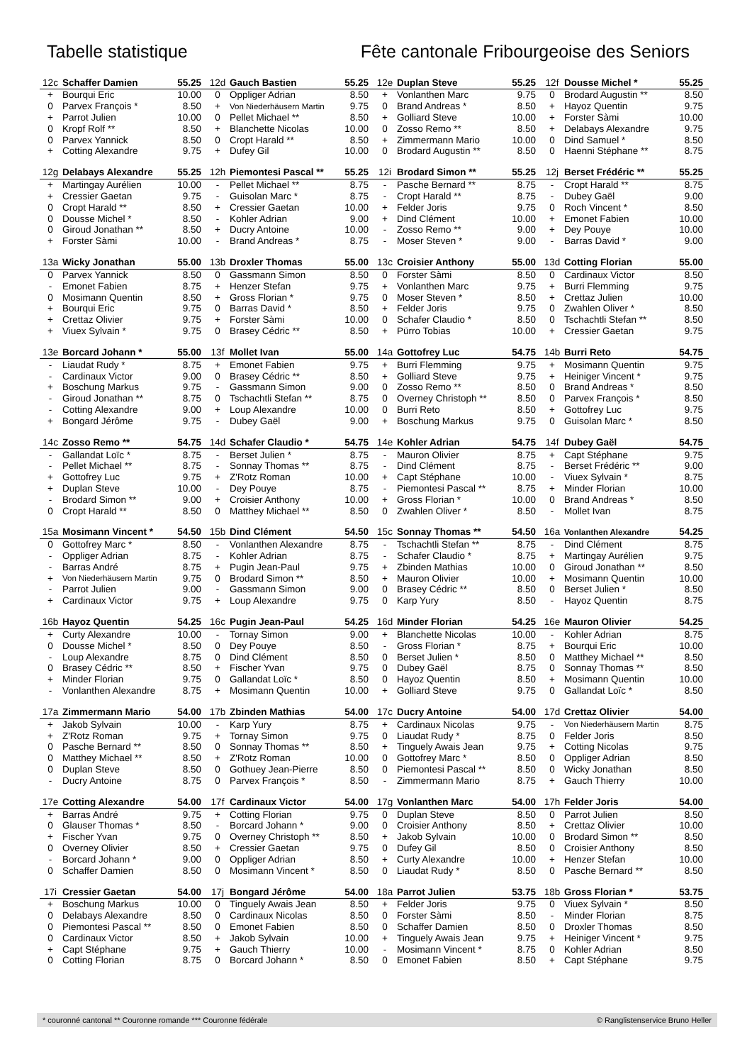Tabelle statistique Fête cantonale Fribourgeoise des Seniors
| 12c | Schaffer Damien | 55.25 | 12d | Gauch Bastien | 55.25 | 12e | Duplan Steve | 55.25 | 12f | Dousse Michel * | 55.25 |
| + | Bourqui Eric | 10.00 | 0 | Oppliger Adrian | 8.50 | + | Vonlanthen Marc | 9.75 | 0 | Brodard Augustin ** | 8.50 |
| 0 | Parvex François * | 8.50 | + | Von Niederhäusern Martin | 9.75 | 0 | Brand Andreas * | 8.50 | + | Hayoz Quentin | 9.75 |
| + | Parrot Julien | 10.00 | 0 | Pellet Michael ** | 8.50 | + | Golliard Steve | 10.00 | + | Forster Sàmi | 10.00 |
| 0 | Kropf Rolf ** | 8.50 | + | Blanchette Nicolas | 10.00 | 0 | Zosso Remo ** | 8.50 | + | Delabays Alexandre | 9.75 |
| 0 | Parvex Yannick | 8.50 | 0 | Cropt Harald ** | 8.50 | + | Zimmermann Mario | 10.00 | 0 | Dind Samuel * | 8.50 |
| + | Cotting Alexandre | 9.75 | + | Dufey Gil | 10.00 | 0 | Brodard Augustin ** | 8.50 | 0 | Haenni Stéphane ** | 8.75 |
| 12g | Delabays Alexandre | 55.25 | 12h | Piemontesi Pascal ** | 55.25 | 12i | Brodard Simon ** | 55.25 | 12j | Berset Frédéric ** | 55.25 |
| + | Martingay Aurélien | 10.00 | - | Pellet Michael ** | 8.75 | - | Pasche Bernard ** | 8.75 | - | Cropt Harald ** | 8.75 |
| + | Cressier Gaetan | 9.75 | - | Guisolan Marc * | 8.75 | - | Cropt Harald ** | 8.75 | - | Dubey Gaël | 9.00 |
| 0 | Cropt Harald ** | 8.50 | + | Cressier Gaetan | 10.00 | + | Felder Joris | 9.75 | 0 | Roch Vincent * | 8.50 |
| 0 | Dousse Michel * | 8.50 | - | Kohler Adrian | 9.00 | + | Dind Clément | 10.00 | + | Emonet Fabien | 10.00 |
| 0 | Giroud Jonathan ** | 8.50 | + | Ducry Antoine | 10.00 | - | Zosso Remo ** | 9.00 | + | Dey Pouye | 10.00 |
| + | Forster Sàmi | 10.00 | - | Brand Andreas * | 8.75 | - | Moser Steven * | 9.00 | - | Barras David * | 9.00 |
| 13a | Wicky Jonathan | 55.00 | 13b | Droxler Thomas | 55.00 | 13c | Croisier Anthony | 55.00 | 13d | Cotting Florian | 55.00 |
| 0 | Parvex Yannick | 8.50 | 0 | Gassmann Simon | 8.50 | 0 | Forster Sàmi | 8.50 | 0 | Cardinaux Victor | 8.50 |
| - | Emonet Fabien | 8.75 | + | Henzer Stefan | 9.75 | + | Vonlanthen Marc | 9.75 | + | Burri Flemming | 9.75 |
| 0 | Mosimann Quentin | 8.50 | + | Gross Florian * | 9.75 | 0 | Moser Steven * | 8.50 | + | Crettaz Julien | 10.00 |
| + | Bourqui Eric | 9.75 | 0 | Barras David * | 8.50 | + | Felder Joris | 9.75 | 0 | Zwahlen Oliver * | 8.50 |
| + | Crettaz Olivier | 9.75 | + | Forster Sàmi | 10.00 | 0 | Schafer Claudio * | 8.50 | 0 | Tschachtli Stefan ** | 8.50 |
| + | Viuex Sylvain * | 9.75 | 0 | Brasey Cédric ** | 8.50 | + | Pürro Tobias | 10.00 | + | Cressier Gaetan | 9.75 |
| 13e | Borcard Johann * | 55.00 | 13f | Mollet Ivan | 55.00 | 14a | Gottofrey Luc | 54.75 | 14b | Burri Reto | 54.75 |
| - | Liaudat Rudy * | 8.75 | + | Emonet Fabien | 9.75 | + | Burri Flemming | 9.75 | + | Mosimann Quentin | 9.75 |
| - | Cardinaux Victor | 9.00 | 0 | Brasey Cédric ** | 8.50 | + | Golliard Steve | 9.75 | + | Heiniger Vincent * | 9.75 |
| + | Boschung Markus | 9.75 | - | Gassmann Simon | 9.00 | 0 | Zosso Remo ** | 8.50 | 0 | Brand Andreas * | 8.50 |
| - | Giroud Jonathan ** | 8.75 | 0 | Tschachtli Stefan ** | 8.75 | 0 | Overney Christoph ** | 8.50 | 0 | Parvex François * | 8.50 |
| - | Cotting Alexandre | 9.00 | + | Loup Alexandre | 10.00 | 0 | Burri Reto | 8.50 | + | Gottofrey Luc | 9.75 |
| + | Bongard Jérôme | 9.75 | - | Dubey Gaël | 9.00 | + | Boschung Markus | 9.75 | 0 | Guisolan Marc * | 8.50 |
| 14c | Zosso Remo ** | 54.75 | 14d | Schafer Claudio * | 54.75 | 14e | Kohler Adrian | 54.75 | 14f | Dubey Gaël | 54.75 |
| - | Gallandat Loïc * | 8.75 | - | Berset Julien * | 8.75 | - | Mauron Olivier | 8.75 | + | Capt Stéphane | 9.75 |
| - | Pellet Michael ** | 8.75 | - | Sonnay Thomas ** | 8.75 | - | Dind Clément | 8.75 | - | Berset Frédéric ** | 9.00 |
| + | Gottofrey Luc | 9.75 | + | Z'Rotz Roman | 10.00 | + | Capt Stéphane | 10.00 | - | Viuex Sylvain * | 8.75 |
| + | Duplan Steve | 10.00 | - | Dey Pouye | 8.75 | - | Piemontesi Pascal ** | 8.75 | + | Minder Florian | 10.00 |
| - | Brodard Simon ** | 9.00 | + | Croisier Anthony | 10.00 | + | Gross Florian * | 10.00 | 0 | Brand Andreas * | 8.50 |
| 0 | Cropt Harald ** | 8.50 | 0 | Matthey Michael ** | 8.50 | 0 | Zwahlen Oliver * | 8.50 | - | Mollet Ivan | 8.75 |
| 15a | Mosimann Vincent * | 54.50 | 15b | Dind Clément | 54.50 | 15c | Sonnay Thomas ** | 54.50 | 16a | Vonlanthen Alexandre | 54.25 |
| 0 | Gottofrey Marc * | 8.50 | - | Vonlanthen Alexandre | 8.75 | - | Tschachtli Stefan ** | 8.75 | - | Dind Clément | 8.75 |
| - | Oppliger Adrian | 8.75 | - | Kohler Adrian | 8.75 | - | Schafer Claudio * | 8.75 | + | Martingay Aurélien | 9.75 |
| - | Barras André | 8.75 | + | Pugin Jean-Paul | 9.75 | + | Zbinden Mathias | 10.00 | 0 | Giroud Jonathan ** | 8.50 |
| + | Von Niederhäusern Martin | 9.75 | 0 | Brodard Simon ** | 8.50 | + | Mauron Olivier | 10.00 | + | Mosimann Quentin | 10.00 |
| - | Parrot Julien | 9.00 | - | Gassmann Simon | 9.00 | 0 | Brasey Cédric ** | 8.50 | 0 | Berset Julien * | 8.50 |
| + | Cardinaux Victor | 9.75 | + | Loup Alexandre | 9.75 | 0 | Karp Yury | 8.50 | - | Hayoz Quentin | 8.75 |
| 16b | Hayoz Quentin | 54.25 | 16c | Pugin Jean-Paul | 54.25 | 16d | Minder Florian | 54.25 | 16e | Mauron Olivier | 54.25 |
| + | Curty Alexandre | 10.00 | - | Tornay Simon | 9.00 | + | Blanchette Nicolas | 10.00 | - | Kohler Adrian | 8.75 |
| 0 | Dousse Michel * | 8.50 | 0 | Dey Pouye | 8.50 | - | Gross Florian * | 8.75 | + | Bourqui Eric | 10.00 |
| - | Loup Alexandre | 8.75 | 0 | Dind Clément | 8.50 | 0 | Berset Julien * | 8.50 | 0 | Matthey Michael ** | 8.50 |
| 0 | Brasey Cédric ** | 8.50 | + | Fischer Yvan | 9.75 | 0 | Dubey Gaël | 8.75 | 0 | Sonnay Thomas ** | 8.50 |
| + | Minder Florian | 9.75 | 0 | Gallandat Loïc * | 8.50 | 0 | Hayoz Quentin | 8.50 | + | Mosimann Quentin | 10.00 |
| - | Vonlanthen Alexandre | 8.75 | + | Mosimann Quentin | 10.00 | + | Golliard Steve | 9.75 | 0 | Gallandat Loïc * | 8.50 |
| 17a | Zimmermann Mario | 54.00 | 17b | Zbinden Mathias | 54.00 | 17c | Ducry Antoine | 54.00 | 17d | Crettaz Olivier | 54.00 |
| + | Jakob Sylvain | 10.00 | - | Karp Yury | 8.75 | + | Cardinaux Nicolas | 9.75 | - | Von Niederhäusern Martin | 8.75 |
| + | Z'Rotz Roman | 9.75 | + | Tornay Simon | 9.75 | 0 | Liaudat Rudy * | 8.75 | 0 | Felder Joris | 8.50 |
| 0 | Pasche Bernard ** | 8.50 | 0 | Sonnay Thomas ** | 8.50 | + | Tinguely Awais Jean | 9.75 | + | Cotting Nicolas | 9.75 |
| 0 | Matthey Michael ** | 8.50 | + | Z'Rotz Roman | 10.00 | 0 | Gottofrey Marc * | 8.50 | 0 | Oppliger Adrian | 8.50 |
| 0 | Duplan Steve | 8.50 | 0 | Gothuey Jean-Pierre | 8.50 | 0 | Piemontesi Pascal ** | 8.50 | 0 | Wicky Jonathan | 8.50 |
| - | Ducry Antoine | 8.75 | 0 | Parvex François * | 8.50 | - | Zimmermann Mario | 8.75 | + | Gauch Thierry | 10.00 |
| 17e | Cotting Alexandre | 54.00 | 17f | Cardinaux Victor | 54.00 | 17g | Vonlanthen Marc | 54.00 | 17h | Felder Joris | 54.00 |
| + | Barras André | 9.75 | + | Cotting Florian | 9.75 | 0 | Duplan Steve | 8.50 | 0 | Parrot Julien | 8.50 |
| 0 | Glauser Thomas * | 8.50 | - | Borcard Johann * | 9.00 | 0 | Croisier Anthony | 8.50 | + | Crettaz Olivier | 10.00 |
| + | Fischer Yvan | 9.75 | 0 | Overney Christoph ** | 8.50 | + | Jakob Sylvain | 10.00 | 0 | Brodard Simon ** | 8.50 |
| 0 | Overney Olivier | 8.50 | + | Cressier Gaetan | 9.75 | 0 | Dufey Gil | 8.50 | 0 | Croisier Anthony | 8.50 |
| - | Borcard Johann * | 9.00 | 0 | Oppliger Adrian | 8.50 | + | Curty Alexandre | 10.00 | + | Henzer Stefan | 10.00 |
| 0 | Schaffer Damien | 8.50 | 0 | Mosimann Vincent * | 8.50 | 0 | Liaudat Rudy * | 8.50 | 0 | Pasche Bernard ** | 8.50 |
| 17i | Cressier Gaetan | 54.00 | 17j | Bongard Jérôme | 54.00 | 18a | Parrot Julien | 53.75 | 18b | Gross Florian * | 53.75 |
| + | Boschung Markus | 10.00 | 0 | Tinguely Awais Jean | 8.50 | + | Felder Joris | 9.75 | 0 | Viuex Sylvain * | 8.50 |
| 0 | Delabays Alexandre | 8.50 | 0 | Cardinaux Nicolas | 8.50 | 0 | Forster Sàmi | 8.50 | - | Minder Florian | 8.75 |
| 0 | Piemontesi Pascal ** | 8.50 | 0 | Emonet Fabien | 8.50 | 0 | Schaffer Damien | 8.50 | 0 | Droxler Thomas | 8.50 |
| 0 | Cardinaux Victor | 8.50 | + | Jakob Sylvain | 10.00 | + | Tinguely Awais Jean | 9.75 | + | Heiniger Vincent * | 9.75 |
| + | Capt Stéphane | 9.75 | + | Gauch Thierry | 10.00 | - | Mosimann Vincent * | 8.75 | 0 | Kohler Adrian | 8.50 |
| 0 | Cotting Florian | 8.75 | 0 | Borcard Johann * | 8.50 | 0 | Emonet Fabien | 8.50 | + | Capt Stéphane | 9.75 |
* couronné cantonal ** Couronne romande *** Couronne fédérale © Ranglistenservice Bruno Heller